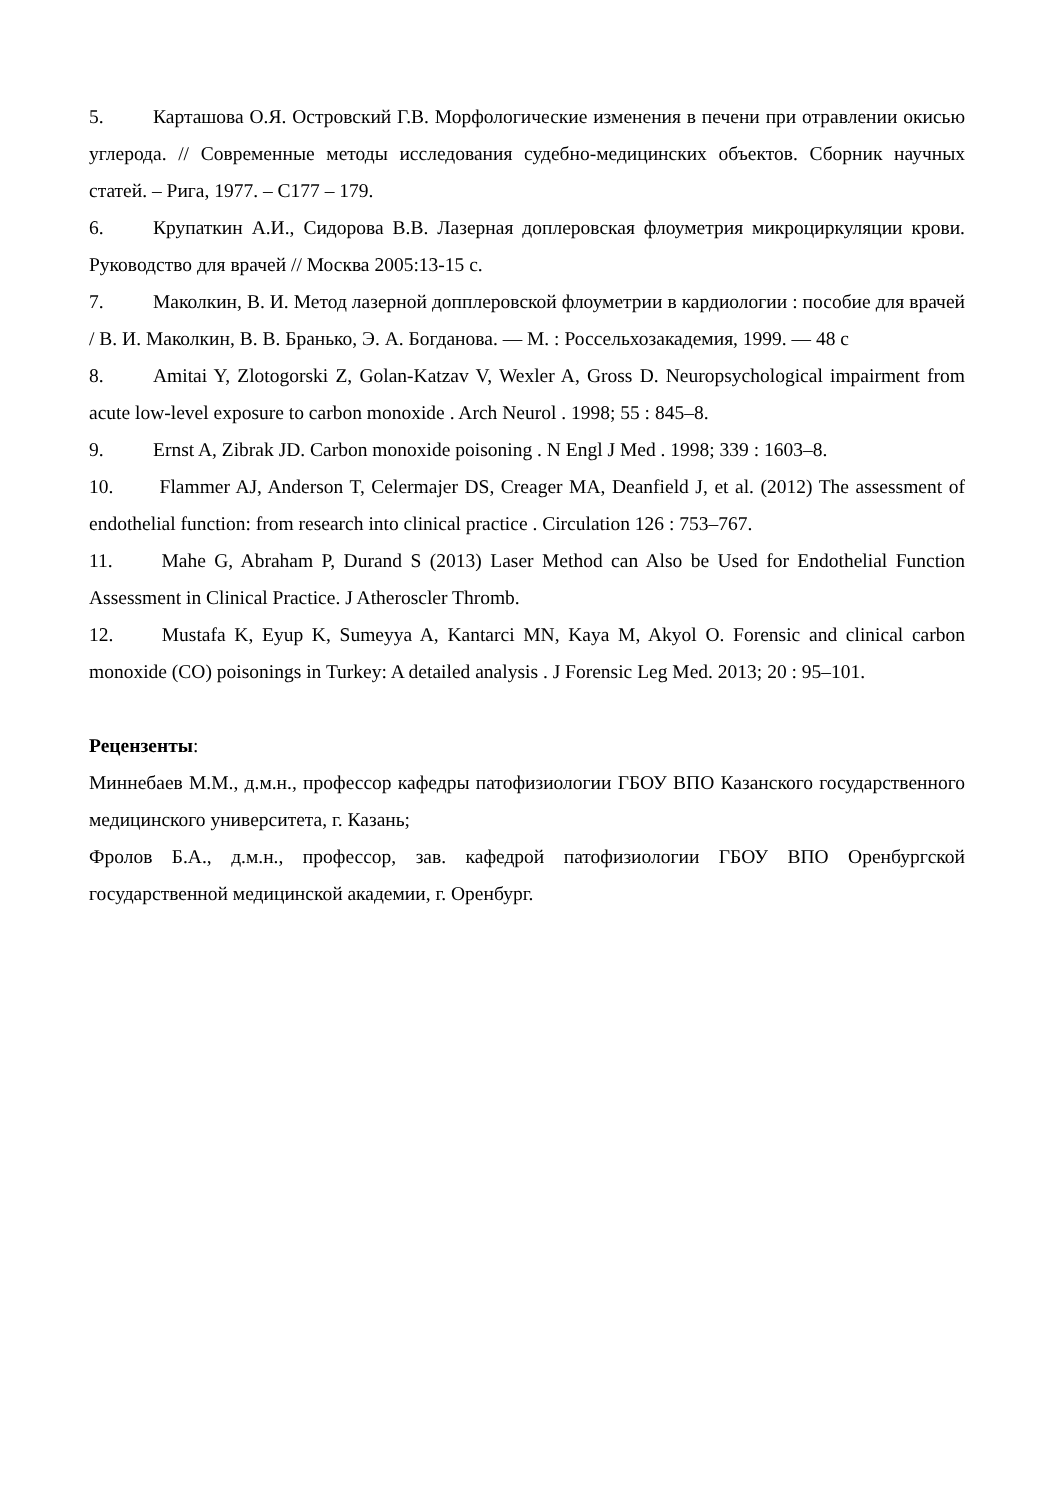5. Карташова О.Я. Островский Г.В. Морфологические изменения в печени при отравлении окисью углерода. // Современные методы исследования судебно-медицинских объектов. Сборник научных статей. – Рига, 1977. – С177 – 179.
6. Крупаткин А.И., Сидорова В.В. Лазерная доплеровская флоуметрия микроциркуляции крови. Руководство для врачей // Москва 2005:13-15 с.
7. Маколкин, В. И. Метод лазерной допплеровской флоуметрии в кардиологии : пособие для врачей / В. И. Маколкин, В. В. Бранько, Э. А. Богданова. — М. : Россельхозакадемия, 1999. — 48 с
8. Amitai Y, Zlotogorski Z, Golan-Katzav V, Wexler A, Gross D. Neuropsychological impairment from acute low-level exposure to carbon monoxide . Arch Neurol . 1998; 55 : 845–8.
9. Ernst A, Zibrak JD. Carbon monoxide poisoning . N Engl J Med . 1998; 339 : 1603–8.
10. Flammer AJ, Anderson T, Celermajer DS, Creager MA, Deanfield J, et al. (2012) The assessment of endothelial function: from research into clinical practice . Circulation 126 : 753–767.
11. Mahe G, Abraham P, Durand S (2013) Laser Method can Also be Used for Endothelial Function Assessment in Clinical Practice. J Atheroscler Thromb.
12. Mustafa K, Eyup K, Sumeyya A, Kantarci MN, Kaya M, Akyol O. Forensic and clinical carbon monoxide (CO) poisonings in Turkey: A detailed analysis . J Forensic Leg Med. 2013; 20 : 95–101.
Рецензенты:
Миннебаев М.М., д.м.н., профессор кафедры патофизиологии ГБОУ ВПО Казанского государственного медицинского университета, г. Казань;
Фролов Б.А., д.м.н., профессор, зав. кафедрой патофизиологии ГБОУ ВПО Оренбургской государственной медицинской академии, г. Оренбург.